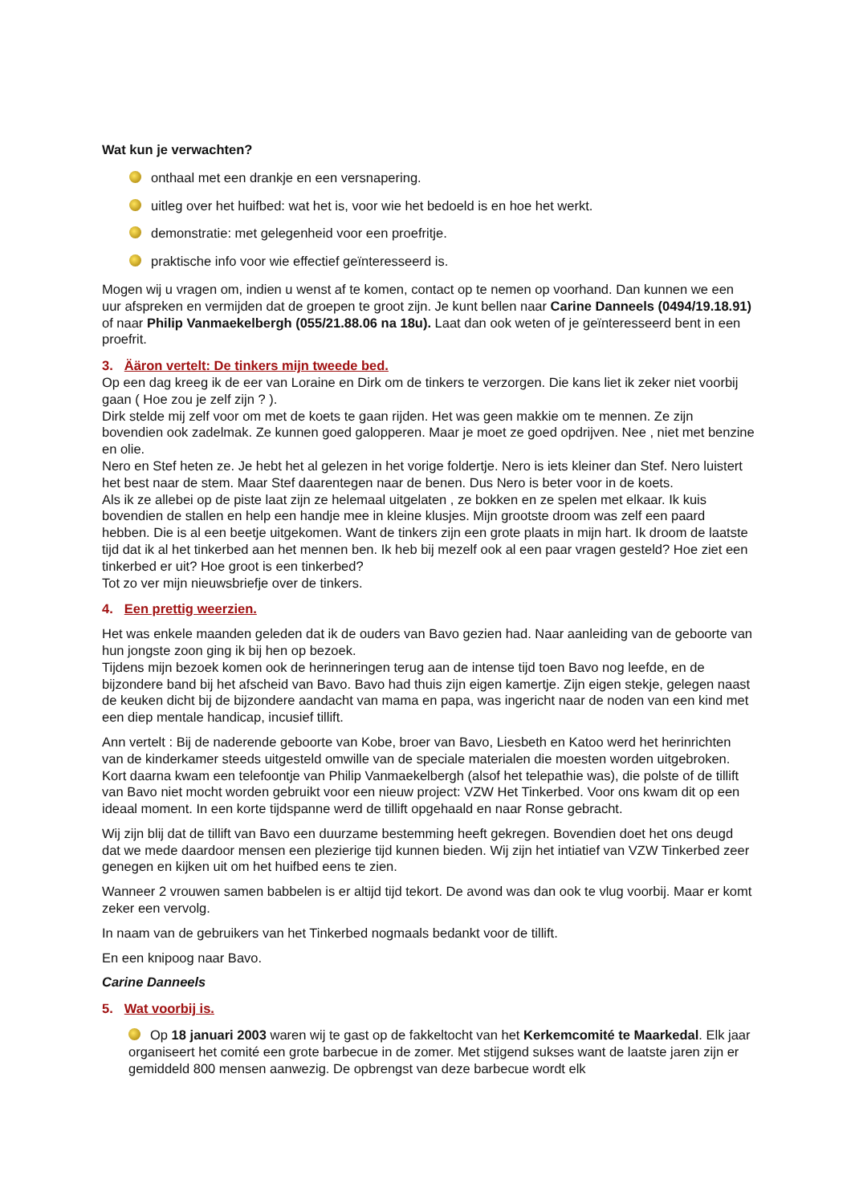Wat kun je verwachten?
onthaal met een drankje en een versnapering.
uitleg over het huifbed: wat het is, voor wie het bedoeld is en hoe het werkt.
demonstratie: met gelegenheid voor een proefritje.
praktische info voor wie effectief geïnteresseerd is.
Mogen wij u vragen om, indien u wenst af te komen, contact op te nemen op voorhand. Dan kunnen we een uur afspreken en vermijden dat de groepen te groot zijn. Je kunt bellen naar Carine Danneels (0494/19.18.91) of naar Philip Vanmaekelbergh (055/21.88.06 na 18u). Laat dan ook weten of je geïnteresseerd bent in een proefrit.
3. Ääron vertelt: De tinkers mijn tweede bed.
Op een dag kreeg ik de eer van Loraine en Dirk om de tinkers te verzorgen. Die kans liet ik zeker niet voorbij gaan ( Hoe zou je zelf zijn ? ).
Dirk stelde mij zelf voor om met de koets te gaan rijden. Het was geen makkie om te mennen. Ze zijn bovendien ook zadelmak. Ze kunnen goed galopperen. Maar je moet ze goed opdrijven. Nee , niet met benzine en olie.
Nero en Stef heten ze. Je hebt het al gelezen in het vorige foldertje. Nero is iets kleiner dan Stef. Nero luistert het best naar de stem. Maar Stef daarentegen naar de benen. Dus Nero is beter voor in de koets.
Als ik ze allebei op de piste laat zijn ze helemaal uitgelaten , ze bokken en ze spelen met elkaar. Ik kuis bovendien de stallen en help een handje mee in kleine klusjes. Mijn grootste droom was zelf een paard hebben. Die is al een beetje uitgekomen. Want de tinkers zijn een grote plaats in mijn hart. Ik droom de laatste tijd dat ik al het tinkerbed aan het mennen ben. Ik heb bij mezelf ook al een paar vragen gesteld? Hoe ziet een tinkerbed er uit? Hoe groot is een tinkerbed?
Tot zo ver mijn nieuwsbriefje over de tinkers.
4. Een prettig weerzien.
Het was enkele maanden geleden dat ik de ouders van Bavo gezien had. Naar aanleiding van de geboorte van hun jongste zoon ging ik bij hen op bezoek.
Tijdens mijn bezoek komen ook de herinneringen terug aan de intense tijd toen Bavo nog leefde, en de bijzondere band bij het afscheid van Bavo. Bavo had thuis zijn eigen kamertje. Zijn eigen stekje, gelegen naast de keuken dicht bij de bijzondere aandacht van mama en papa, was ingericht naar de noden van een kind met een diep mentale handicap, incusief tillift.
Ann vertelt : Bij de naderende geboorte van Kobe, broer van Bavo, Liesbeth en Katoo werd het herinrichten van de kinderkamer steeds uitgesteld omwille van de speciale materialen die moesten worden uitgebroken. Kort daarna kwam een telefoontje van Philip Vanmaekelbergh (alsof het telepathie was), die polste of de tillift van Bavo niet mocht worden gebruikt voor een nieuw project: VZW Het Tinkerbed. Voor ons kwam dit op een ideaal moment. In een korte tijdspanne werd de tillift opgehaald en naar Ronse gebracht.
Wij zijn blij dat de tillift van Bavo een duurzame bestemming heeft gekregen. Bovendien doet het ons deugd dat we mede daardoor mensen een plezierige tijd kunnen bieden. Wij zijn het intiatief van VZW Tinkerbed zeer genegen en kijken uit om het huifbed eens te zien.
Wanneer 2 vrouwen samen babbelen is er altijd tijd tekort. De avond was dan ook te vlug voorbij. Maar er komt zeker een vervolg.
In naam van de gebruikers van het Tinkerbed nogmaals bedankt voor de tillift.
En een knipoog naar Bavo.
Carine Danneels
5. Wat voorbij is.
Op 18 januari 2003 waren wij te gast op de fakkeltocht van het Kerkemcomité te Maarkedal. Elk jaar organiseert het comité een grote barbecue in de zomer. Met stijgend sukses want de laatste jaren zijn er gemiddeld 800 mensen aanwezig. De opbrengst van deze barbecue wordt elk